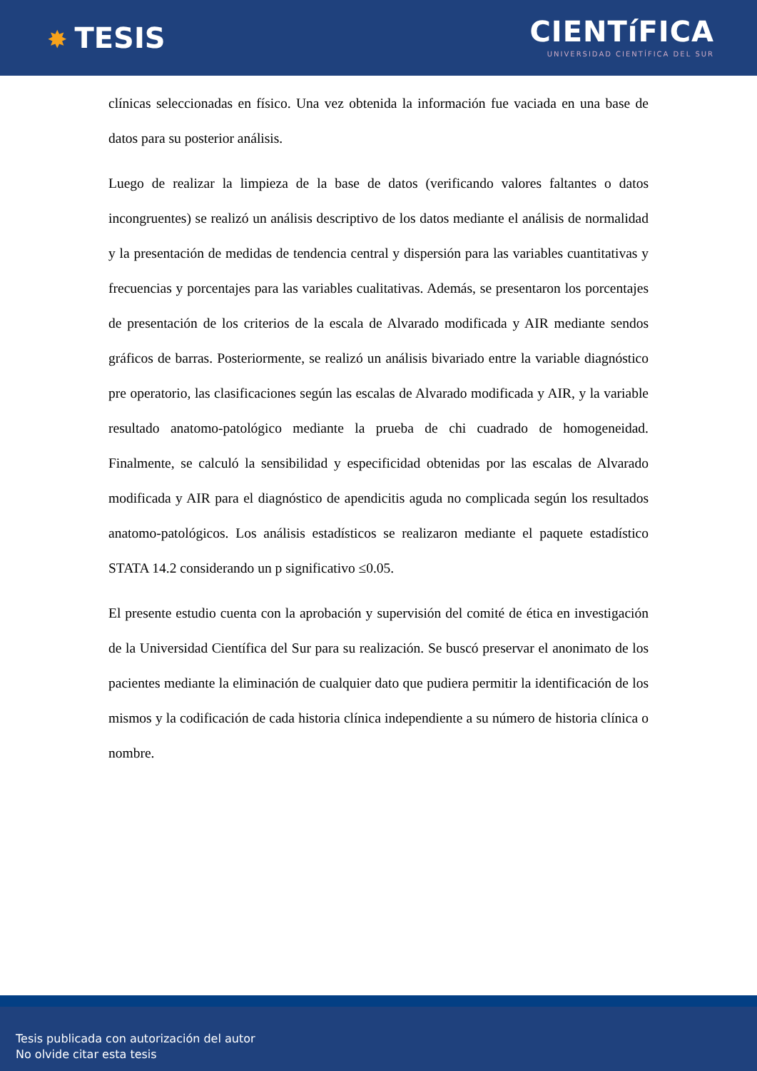✸ TESIS
CIENTíFICA
UNIVERSIDAD CIENTÍFICA DEL SUR
clínicas seleccionadas en físico. Una vez obtenida la información fue vaciada en una base de datos para su posterior análisis.
Luego de realizar la limpieza de la base de datos (verificando valores faltantes o datos incongruentes) se realizó un análisis descriptivo de los datos mediante el análisis de normalidad y la presentación de medidas de tendencia central y dispersión para las variables cuantitativas y frecuencias y porcentajes para las variables cualitativas. Además, se presentaron los porcentajes de presentación de los criterios de la escala de Alvarado modificada y AIR mediante sendos gráficos de barras. Posteriormente, se realizó un análisis bivariado entre la variable diagnóstico pre operatorio, las clasificaciones según las escalas de Alvarado modificada y AIR, y la variable resultado anatomo-patológico mediante la prueba de chi cuadrado de homogeneidad. Finalmente, se calculó la sensibilidad y especificidad obtenidas por las escalas de Alvarado modificada y AIR para el diagnóstico de apendicitis aguda no complicada según los resultados anatomo-patológicos. Los análisis estadísticos se realizaron mediante el paquete estadístico STATA 14.2 considerando un p significativo ≤0.05.
El presente estudio cuenta con la aprobación y supervisión del comité de ética en investigación de la Universidad Científica del Sur para su realización. Se buscó preservar el anonimato de los pacientes mediante la eliminación de cualquier dato que pudiera permitir la identificación de los mismos y la codificación de cada historia clínica independiente a su número de historia clínica o nombre.
Tesis publicada con autorización del autor
No olvide citar esta tesis